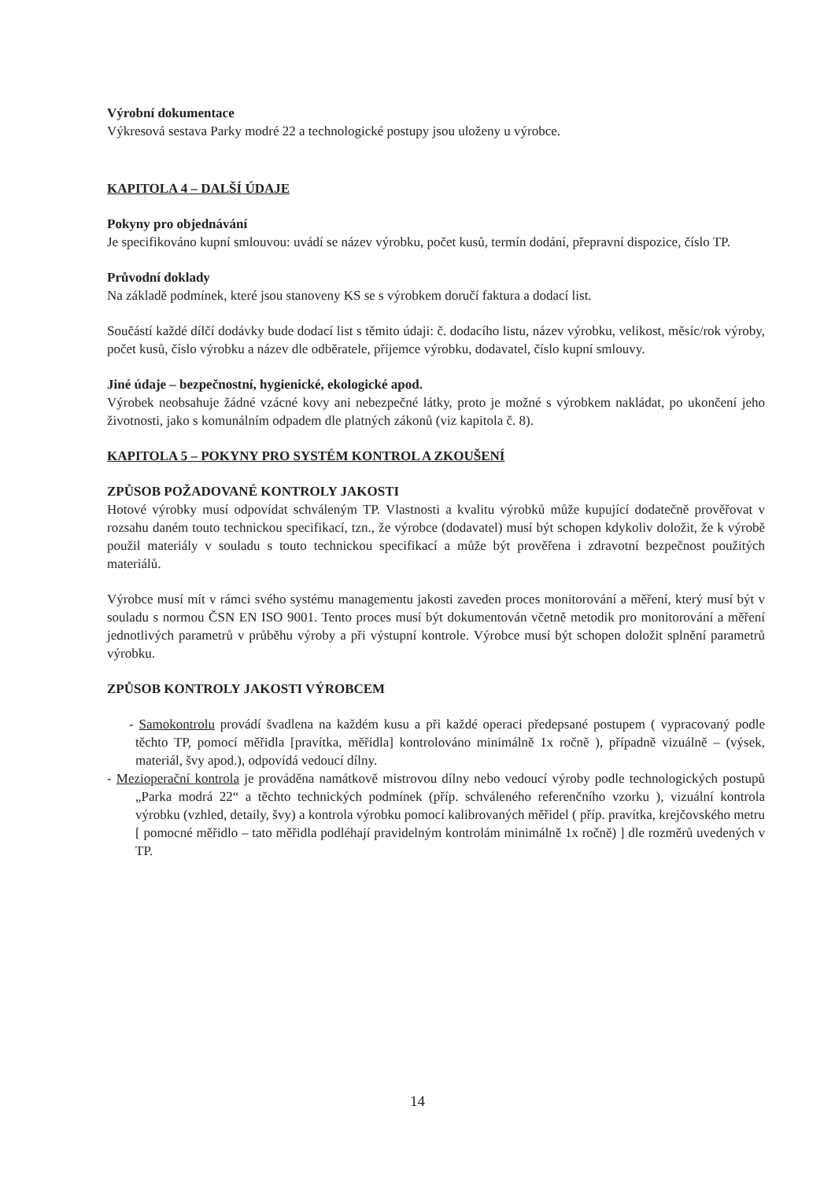Výrobní dokumentace
Výkresová sestava Parky modré 22 a technologické postupy jsou uloženy u výrobce.
KAPITOLA 4 – DALŠÍ ÚDAJE
Pokyny pro objednávání
Je specifikováno kupní smlouvou: uvádí se název výrobku, počet kusů, termín dodání, přepravní dispozice, číslo TP.
Průvodní doklady
Na základě podmínek, které jsou stanoveny KS se s výrobkem doručí faktura a dodací list.
Součástí každé dílčí dodávky bude dodací list s těmito údaji: č. dodacího listu, název výrobku, velikost, měsíc/rok výroby, počet kusů, číslo výrobku a název dle odběratele, příjemce výrobku, dodavatel, číslo kupní smlouvy.
Jiné údaje – bezpečnostní, hygienické, ekologické apod.
Výrobek neobsahuje žádné vzácné kovy ani nebezpečné látky, proto je možné s výrobkem nakládat, po ukončení jeho životnosti, jako s komunálním odpadem dle platných zákonů (viz kapitola č. 8).
KAPITOLA 5 – POKYNY PRO SYSTÉM KONTROL A ZKOUŠENÍ
ZPŮSOB POŽADOVANÉ KONTROLY JAKOSTI
Hotové výrobky musí odpovídat schváleným TP. Vlastnosti a kvalitu výrobků může kupující dodatečně prověřovat v rozsahu daném touto technickou specifikací, tzn., že výrobce (dodavatel) musí být schopen kdykoliv doložit, že k výrobě použil materiály v souladu s touto technickou specifikací a může být prověřena i zdravotní bezpečnost použitých materiálů.
Výrobce musí mít v rámci svého systému managementu jakosti zaveden proces monitorování a měření, který musí být v souladu s normou ČSN EN ISO 9001. Tento proces musí být dokumentován včetně metodik pro monitorování a měření jednotlivých parametrů v průběhu výroby a při výstupní kontrole. Výrobce musí být schopen doložit splnění parametrů výrobku.
ZPŮSOB KONTROLY JAKOSTI VÝROBCEM
- Samokontrolu provádí švadlena na každém kusu a při každé operaci předepsané postupem ( vypracovaný podle těchto TP, pomocí měřidla [pravítka, měřidla] kontrolováno minimálně 1x ročně ), případně vizuálně – (výsek, materiál, švy apod.), odpovídá vedoucí dílny.
- Mezioperační kontrola je prováděna namátkově mistrovou dílny nebo vedoucí výroby podle technologických postupů „Parka modrá 22“ a těchto technických podmínek (příp. schváleného referenčního vzorku ), vizuální kontrola výrobku (vzhled, detaily, švy) a kontrola výrobku pomocí kalibrovaných měřidel ( příp. pravítka, krejčovského metru [ pomocné měřidlo – tato měřidla podléhají pravidelným kontrolám minimálně 1x ročně) ] dle rozměrů uvedených v TP.
14